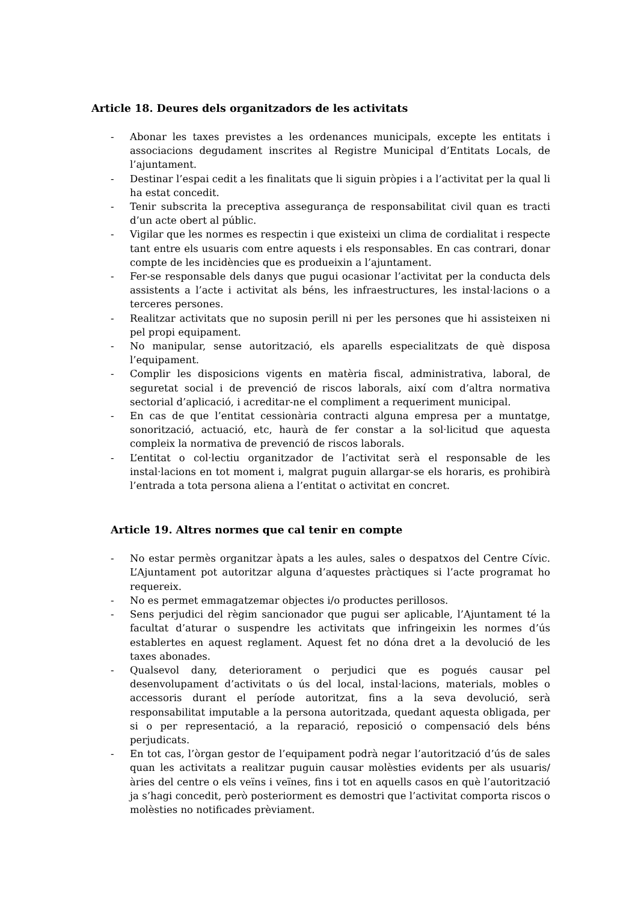Article 18. Deures dels organitzadors de les activitats
- Abonar les taxes previstes a les ordenances municipals, excepte les entitats i associacions degudament inscrites al Registre Municipal d’Entitats Locals, de l’ajuntament.
- Destinar l’espai cedit a les finalitats que li siguin pròpies i a l’activitat per la qual li ha estat concedit.
- Tenir subscrita la preceptiva assegurança de responsabilitat civil quan es tracti d’un acte obert al públic.
- Vigilar que les normes es respectin i que existeixi un clima de cordialitat i respecte tant entre els usuaris com entre aquests i els responsables. En cas contrari, donar compte de les incidències que es produeixin a l’ajuntament.
- Fer-se responsable dels danys que pugui ocasionar l’activitat per la conducta dels assistents a l’acte i activitat als béns, les infraestructures, les instal·lacions o a terceres persones.
- Realitzar activitats que no suposin perill ni per les persones que hi assisteixen ni pel propi equipament.
- No manipular, sense autorització, els aparells especialitzats de què disposa l’equipament.
- Complir les disposicions vigents en matèria fiscal, administrativa, laboral, de seguretat social i de prevenció de riscos laborals, així com d’altra normativa sectorial d’aplicació, i acreditar-ne el compliment a requeriment municipal.
- En cas de que l’entitat cessionària contracti alguna empresa per a muntatge, sonorització, actuació, etc, haurà de fer constar a la sol·licitud que aquesta compleix la normativa de prevenció de riscos laborals.
- L’entitat o col·lectiu organitzador de l’activitat serà el responsable de les instal·lacions en tot moment i, malgrat puguin allargar-se els horaris, es prohibirà l’entrada a tota persona aliena a l’entitat o activitat en concret.
Article 19. Altres normes que cal tenir en compte
- No estar permès organitzar àpats a les aules, sales o despatxos del Centre Cívic. L’Ajuntament pot autoritzar alguna d’aquestes pràctiques si l’acte programat ho requereix.
- No es permet emmagatzemar objectes i/o productes perillosos.
- Sens perjudici del règim sancionador que pugui ser aplicable, l’Ajuntament té la facultat d’aturar o suspendre les activitats que infringeixin les normes d’ús establertes en aquest reglament. Aquest fet no dóna dret a la devolució de les taxes abonades.
- Qualsevol dany, deteriorament o perjudici que es pogués causar pel desenvolupament d’activitats o ús del local, instal·lacions, materials, mobles o accessoris durant el període autoritzat, fins a la seva devolució, serà responsabilitat imputable a la persona autoritzada, quedant aquesta obligada, per si o per representació, a la reparació, reposició o compensació dels béns perjudicats.
- En tot cas, l’òrgan gestor de l’equipament podrà negar l’autorització d’ús de sales quan les activitats a realitzar puguin causar molèsties evidents per als usuaris/àries del centre o els veïns i veïnes, fins i tot en aquells casos en què l’autorització ja s’hagi concedit, però posteriorment es demostri que l’activitat comporta riscos o molèsties no notificades prèviament.